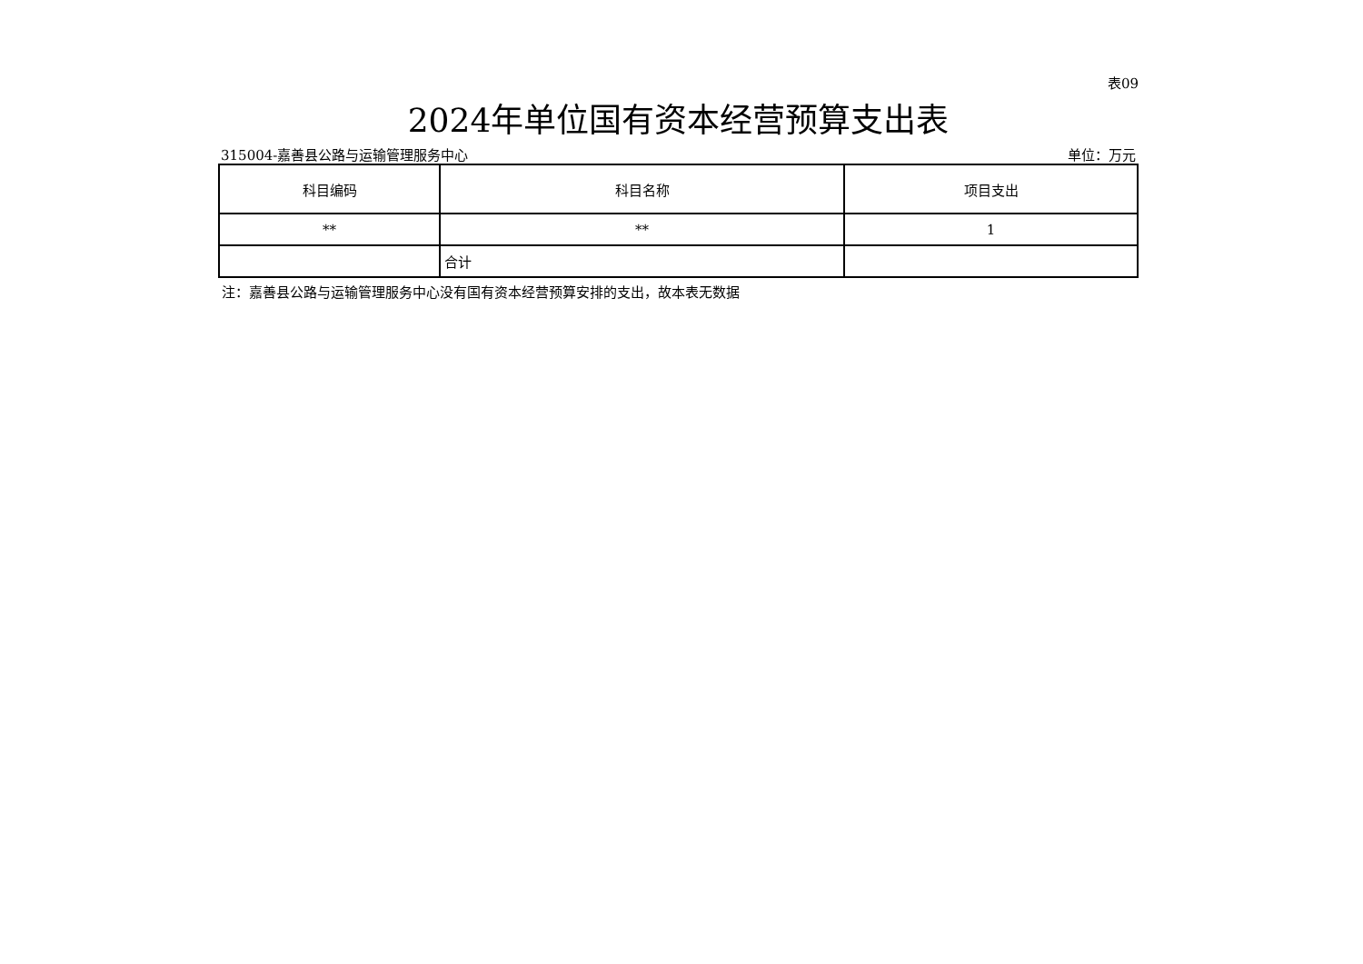表09
2024年单位国有资本经营预算支出表
315004-嘉善县公路与运输管理服务中心 单位：万元
| 科目编码 | 科目名称 | 项目支出 |
| --- | --- | --- |
| ** | ** | 1 |
| | 合计 | |
注：嘉善县公路与运输管理服务中心没有国有资本经营预算安排的支出，故本表无数据